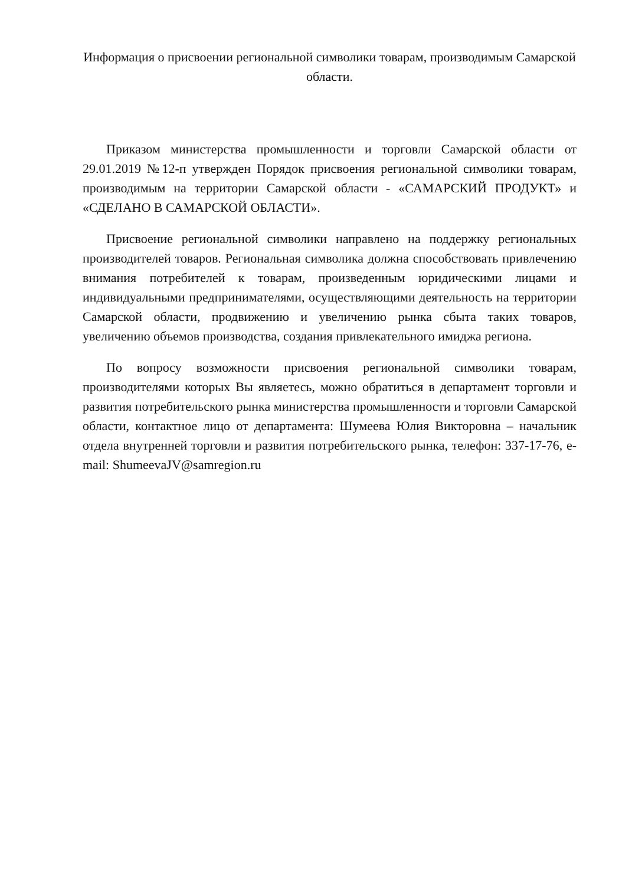Информация о присвоении региональной символики товарам, производимым Самарской области.
Приказом министерства промышленности и торговли Самарской области от 29.01.2019 №12-п утвержден Порядок присвоения региональной символики товарам, производимым на территории Самарской области - «САМАРСКИЙ ПРОДУКТ» и «СДЕЛАНО В САМАРСКОЙ ОБЛАСТИ».
Присвоение региональной символики направлено на поддержку региональных производителей товаров. Региональная символика должна способствовать привлечению внимания потребителей к товарам, произведенным юридическими лицами и индивидуальными предпринимателями, осуществляющими деятельность на территории Самарской области, продвижению и увеличению рынка сбыта таких товаров, увеличению объемов производства, создания привлекательного имиджа региона.
По вопросу возможности присвоения региональной символики товарам, производителями которых Вы являетесь, можно обратиться в департамент торговли и развития потребительского рынка министерства промышленности и торговли Самарской области, контактное лицо от департамента: Шумеева Юлия Викторовна – начальник отдела внутренней торговли и развития потребительского рынка, телефон: 337-17-76, e-mail: ShumeevaJV@samregion.ru